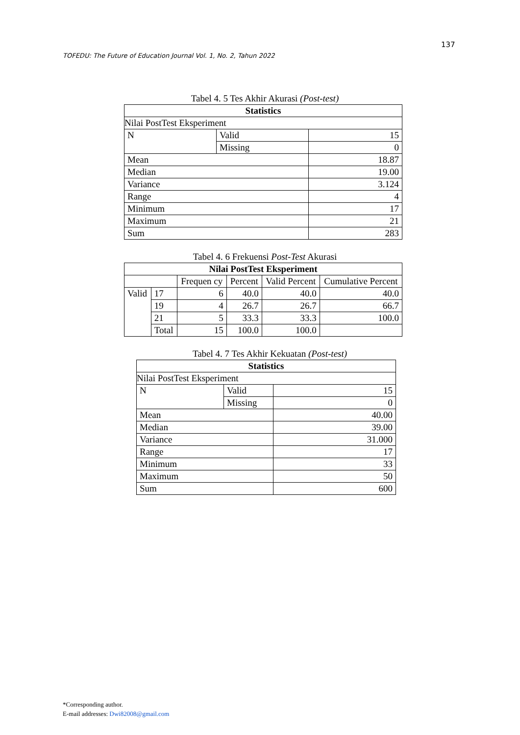137
TOFEDU: The Future of Education Journal Vol. 1, No. 2, Tahun 2022
Tabel 4. 5 Tes Akhir Akurasi (Post-test)
| Statistics | | |
| --- | --- | --- |
| Nilai PostTest Eksperiment | | |
| N | Valid | 15 |
| | Missing | 0 |
| Mean | | 18.87 |
| Median | | 19.00 |
| Variance | | 3.124 |
| Range | | 4 |
| Minimum | | 17 |
| Maximum | | 21 |
| Sum | | 283 |
Tabel 4. 6 Frekuensi Post-Test Akurasi
| Nilai PostTest Eksperiment | | | | | |
| --- | --- | --- | --- | --- | --- |
| | | Frequen cy | Percent | Valid Percent | Cumulative Percent |
| Valid | 17 | 6 | 40.0 | 40.0 | 40.0 |
| | 19 | 4 | 26.7 | 26.7 | 66.7 |
| | 21 | 5 | 33.3 | 33.3 | 100.0 |
| | Total | 15 | 100.0 | 100.0 | |
Tabel 4. 7 Tes Akhir Kekuatan (Post-test)
| Statistics | | |
| --- | --- | --- |
| Nilai PostTest Eksperiment | | |
| N | Valid | 15 |
| | Missing | 0 |
| Mean | | 40.00 |
| Median | | 39.00 |
| Variance | | 31.000 |
| Range | | 17 |
| Minimum | | 33 |
| Maximum | | 50 |
| Sum | | 600 |
*Corresponding author.
E-mail addresses: Dwi82008@gmail.com